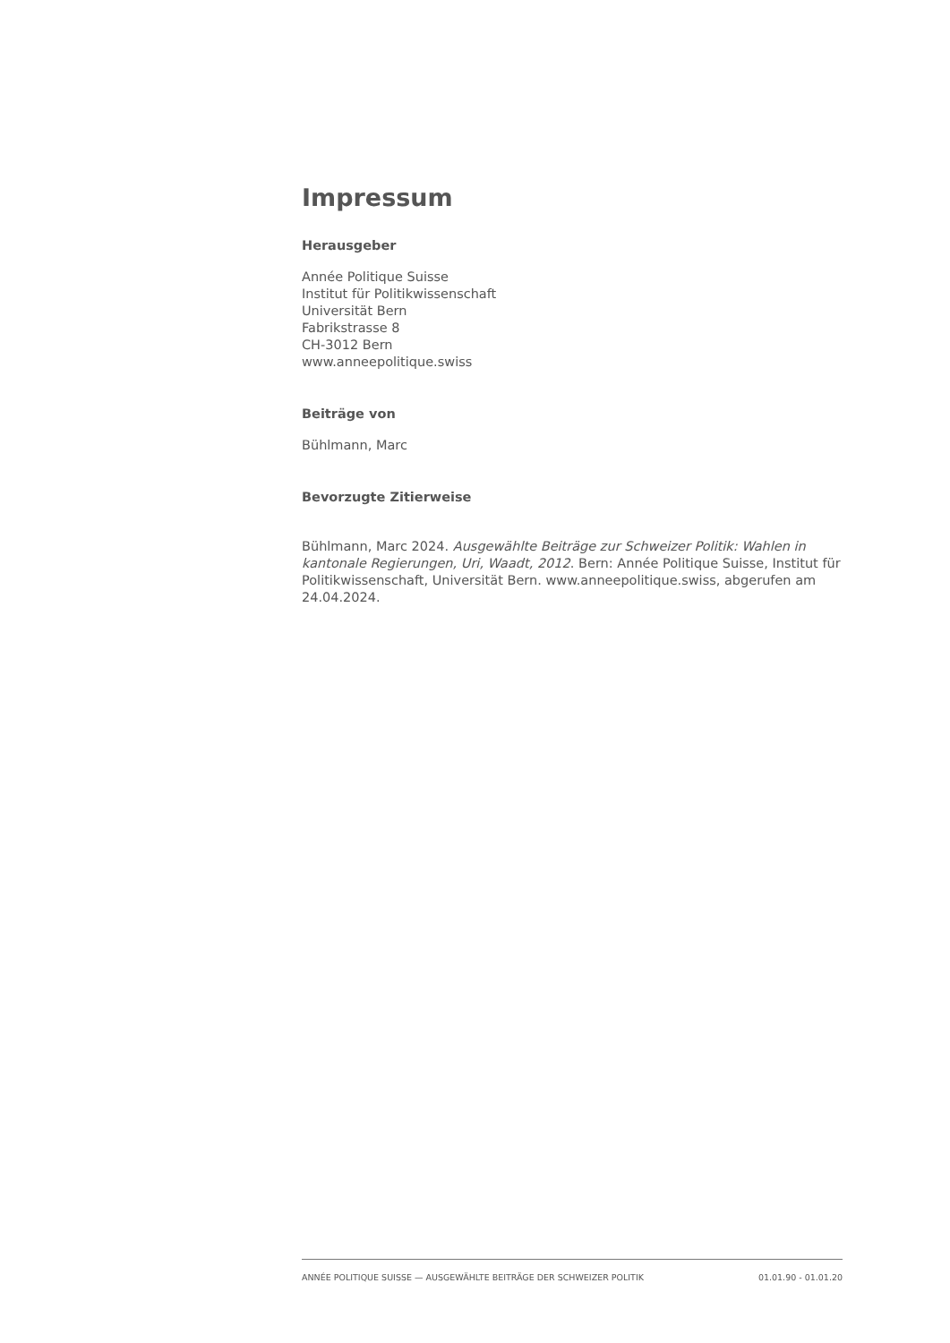Impressum
Herausgeber
Année Politique Suisse
Institut für Politikwissenschaft
Universität Bern
Fabrikstrasse 8
CH-3012 Bern
www.anneepolitique.swiss
Beiträge von
Bühlmann, Marc
Bevorzugte Zitierweise
Bühlmann, Marc 2024. Ausgewählte Beiträge zur Schweizer Politik: Wahlen in kantonale Regierungen, Uri, Waadt, 2012. Bern: Année Politique Suisse, Institut für Politikwissenschaft, Universität Bern. www.anneepolitique.swiss, abgerufen am 24.04.2024.
ANNÉE POLITIQUE SUISSE — AUSGEWÄHLTE BEITRÄGE DER SCHWEIZER POLITIK 01.01.90 - 01.01.20